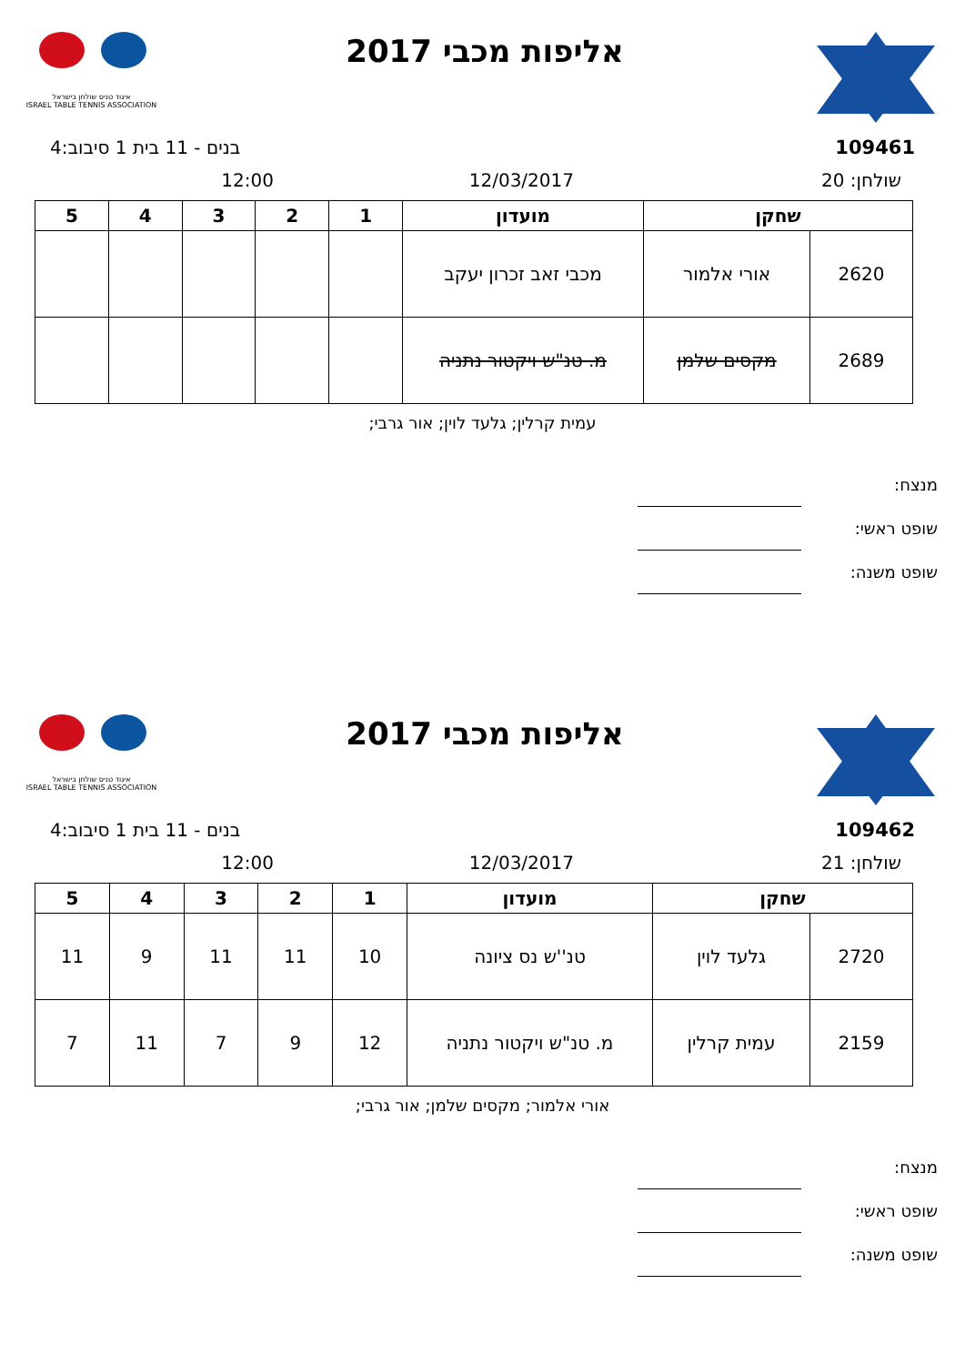אליפות מכבי 2017
איגוד טניס שולחן בישראל
ISRAEL TABLE TENNIS ASSOCIATION
109461 בנים - 11 בית 1 סיבוב:4
שולחן: 20 12/03/2017 12:00
| שחקן | | מועדון | 1 | 2 | 3 | 4 | 5 |
| --- | --- | --- | --- | --- | --- | --- | --- |
| 2620 | אורי אלמור | מכבי זאב זכרון יעקב | | | | | |
| 2689 | מקסים שלמן | מ. טנ"ש ויקטור נתניה | | | | | |
עמית קרלין; גלעד לוין; אור גרבי;
מנצח:
שופט ראשי:
שופט משנה:
אליפות מכבי 2017
איגוד טניס שולחן בישראל
ISRAEL TABLE TENNIS ASSOCIATION
109462 בנים - 11 בית 1 סיבוב:4
שולחן: 21 12/03/2017 12:00
| שחקן | | מועדון | 1 | 2 | 3 | 4 | 5 |
| --- | --- | --- | --- | --- | --- | --- | --- |
| 2720 | גלעד לוין | טנ''ש נס ציונה | 10 | 11 | 11 | 9 | 11 |
| 2159 | עמית קרלין | מ. טנ"ש ויקטור נתניה | 12 | 9 | 7 | 11 | 7 |
אורי אלמור; מקסים שלמן; אור גרבי;
מנצח:
שופט ראשי:
שופט משנה: